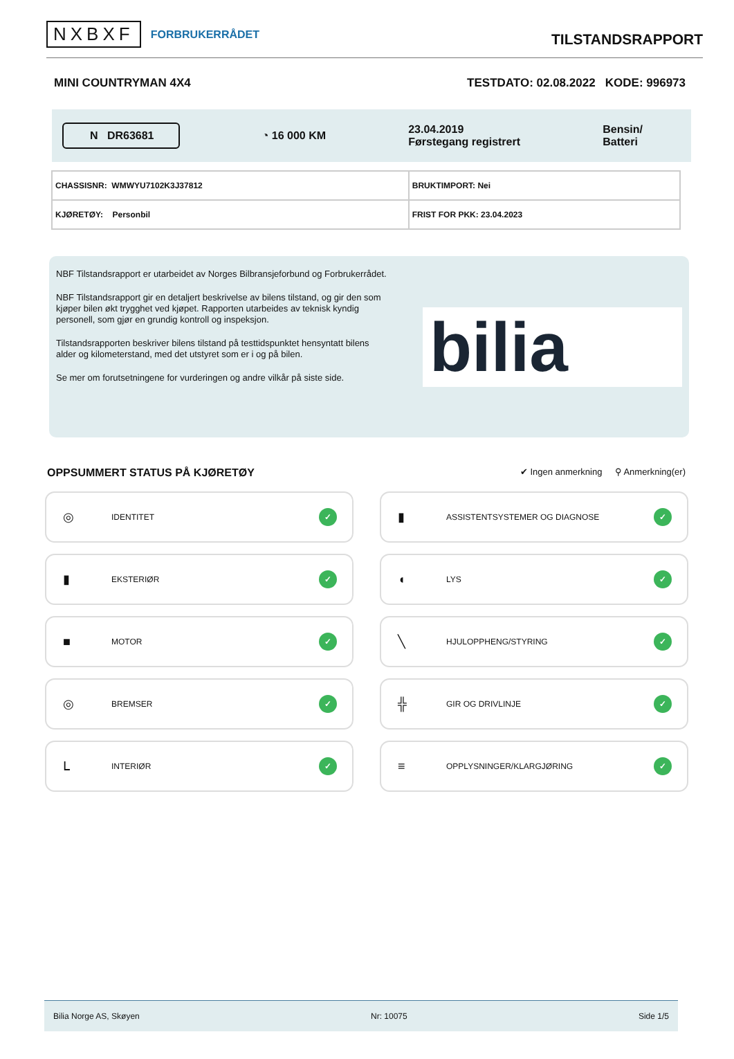NXBXF FORBRUKERRÅDET
TILSTANDSRAPPORT
MINI COUNTRYMAN 4X4 TESTDATO: 02.08.2022 KODE: 996973
N DR63681 ◔ 16 000 KM 23.04.2019
Førstegang registrert Bensin/
Batteri
| CHASSISNR: WMWYU7102K3J37812 | BRUKTIMPORT: Nei |
| KJØRETØY: Personbil | FRIST FOR PKK: 23.04.2023 |
NBF Tilstandsrapport er utarbeidet av Norges Bilbransjeforbund og Forbrukerrådet.
NBF Tilstandsrapport gir en detaljert beskrivelse av bilens tilstand, og gir den som kjøper bilen økt trygghet ved kjøpet. Rapporten utarbeides av teknisk kyndig personell, som gjør en grundig kontroll og inspeksjon.
Tilstandsrapporten beskriver bilens tilstand på testtidspunktet hensyntatt bilens alder og kilometerstand, med det utstyret som er i og på bilen.
Se mer om forutsetningene for vurderingen og andre vilkår på siste side.
bilia
OPPSUMMERT STATUS PÅ KJØRETØY ✔ Ingen anmerkning ⚲ Anmerkning(er)
◎
IDENTITET
✓
▮
ASSISTENTSYSTEMER OG DIAGNOSE
✓
▮
EKSTERIØR
✓
◖
LYS
✓
■
MOTOR
✓
╲
HJULOPPHENG/STYRING
✓
◎
BREMSER
✓
╬
GIR OG DRIVLINJE
✓
ᒪ
INTERIØR
✓
≡
OPPLYSNINGER/KLARGJØRING
✓
Bilia Norge AS, Skøyen Nr: 10075 Side 1/5